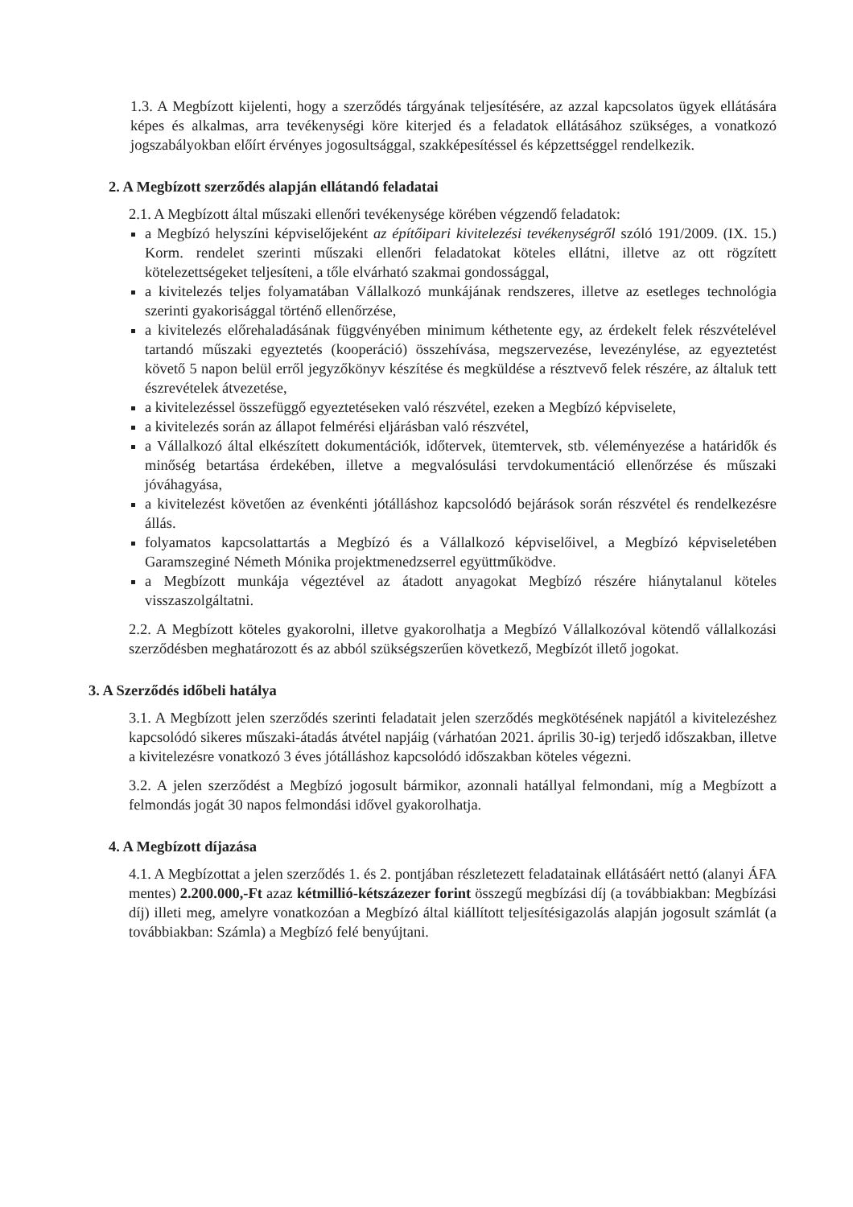1.3. A Megbízott kijelenti, hogy a szerződés tárgyának teljesítésére, az azzal kapcsolatos ügyek ellátására képes és alkalmas, arra tevékenységi köre kiterjed és a feladatok ellátásához szükséges, a vonatkozó jogszabályokban előírt érvényes jogosultsággal, szakképesítéssel és képzettséggel rendelkezik.
2. A Megbízott szerződés alapján ellátandó feladatai
2.1. A Megbízott által műszaki ellenőri tevékenysége körében végzendő feladatok:
a Megbízó helyszíni képviselőjeként az építőipari kivitelezési tevékenységről szóló 191/2009. (IX. 15.) Korm. rendelet szerinti műszaki ellenőri feladatokat köteles ellátni, illetve az ott rögzített kötelezettségeket teljesíteni, a tőle elvárható szakmai gondossággal,
a kivitelezés teljes folyamatában Vállalkozó munkájának rendszeres, illetve az esetleges technológia szerinti gyakorisággal történő ellenőrzése,
a kivitelezés előrehaladásának függvényében minimum kéthetente egy, az érdekelt felek részvételével tartandó műszaki egyeztetés (kooperáció) összehívása, megszervezése, levezénylése, az egyeztetést követő 5 napon belül erről jegyzőkönyv készítése és megküldése a résztvevő felek részére, az általuk tett észrevételek átvezetése,
a kivitelezéssel összefüggő egyeztetéseken való részvétel, ezeken a Megbízó képviselete,
a kivitelezés során az állapot felmérési eljárásban való részvétel,
a Vállalkozó által elkészített dokumentációk, időtervek, ütemtervek, stb. véleményezése a határidők és minőség betartása érdekében, illetve a megvalósulási tervdokumentáció ellenőrzése és műszaki jóváhagyása,
a kivitelezést követően az évenkénti jótálláshoz kapcsolódó bejárások során részvétel és rendelkezésre állás.
folyamatos kapcsolattartás a Megbízó és a Vállalkozó képviselőivel, a Megbízó képviseletében Garamszeginé Németh Mónika projektmenedzserrel együttműködve.
a Megbízott munkája végeztével az átadott anyagokat Megbízó részére hiánytalanul köteles visszaszolgáltatni.
2.2. A Megbízott köteles gyakorolni, illetve gyakorolhatja a Megbízó Vállalkozóval kötendő vállalkozási szerződésben meghatározott és az abból szükségszerűen következő, Megbízót illető jogokat.
3. A Szerződés időbeli hatálya
3.1. A Megbízott jelen szerződés szerinti feladatait jelen szerződés megkötésének napjától a kivitelezéshez kapcsolódó sikeres műszaki-átadás átvétel napjáig (várhatóan 2021. április 30-ig) terjedő időszakban, illetve a kivitelezésre vonatkozó 3 éves jótálláshoz kapcsolódó időszakban köteles végezni.
3.2. A jelen szerződést a Megbízó jogosult bármikor, azonnali hatállyal felmondani, míg a Megbízott a felmondás jogát 30 napos felmondási idővel gyakorolhatja.
4. A Megbízott díjazása
4.1. A Megbízottat a jelen szerződés 1. és 2. pontjában részletezett feladatainak ellátásáért nettó (alanyi ÁFA mentes) 2.200.000,-Ft azaz kétmillió-kétszázezer forint összegű megbízási díj (a továbbiakban: Megbízási díj) illeti meg, amelyre vonatkozóan a Megbízó által kiállított teljesítésigazolás alapján jogosult számlát (a továbbiakban: Számla) a Megbízó felé benyújtani.